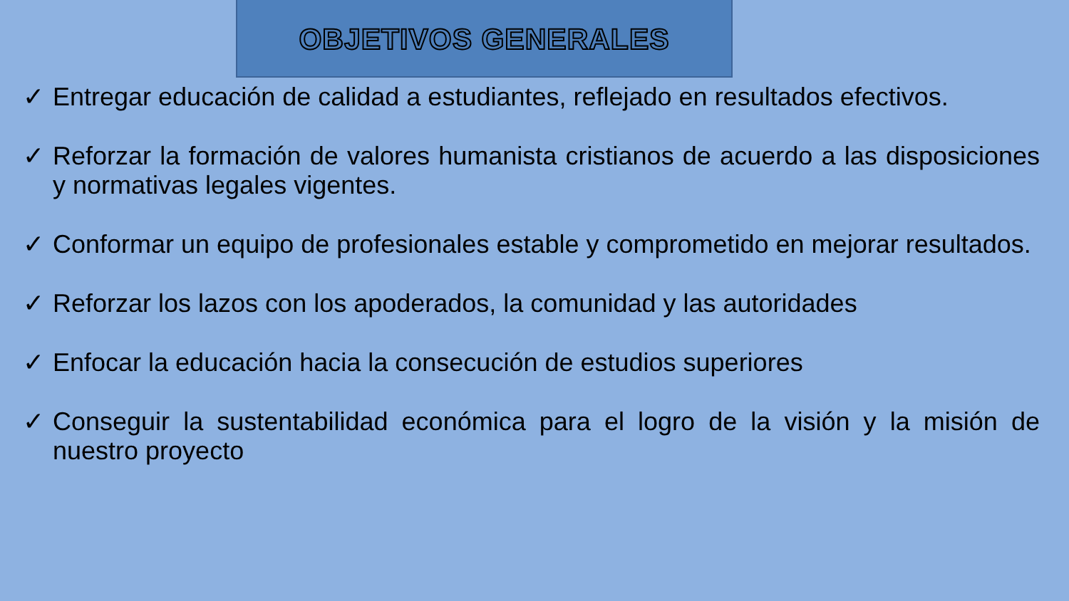OBJETIVOS GENERALES
✓ Entregar educación de calidad a estudiantes, reflejado en resultados efectivos.
✓ Reforzar la formación de valores humanista cristianos de acuerdo a las disposiciones y normativas legales vigentes.
✓ Conformar un equipo de profesionales estable y comprometido en mejorar resultados.
✓ Reforzar los lazos con los apoderados, la comunidad y las autoridades
✓ Enfocar la educación hacia la consecución de estudios superiores
✓ Conseguir la sustentabilidad económica para el logro de la visión y la misión de nuestro proyecto